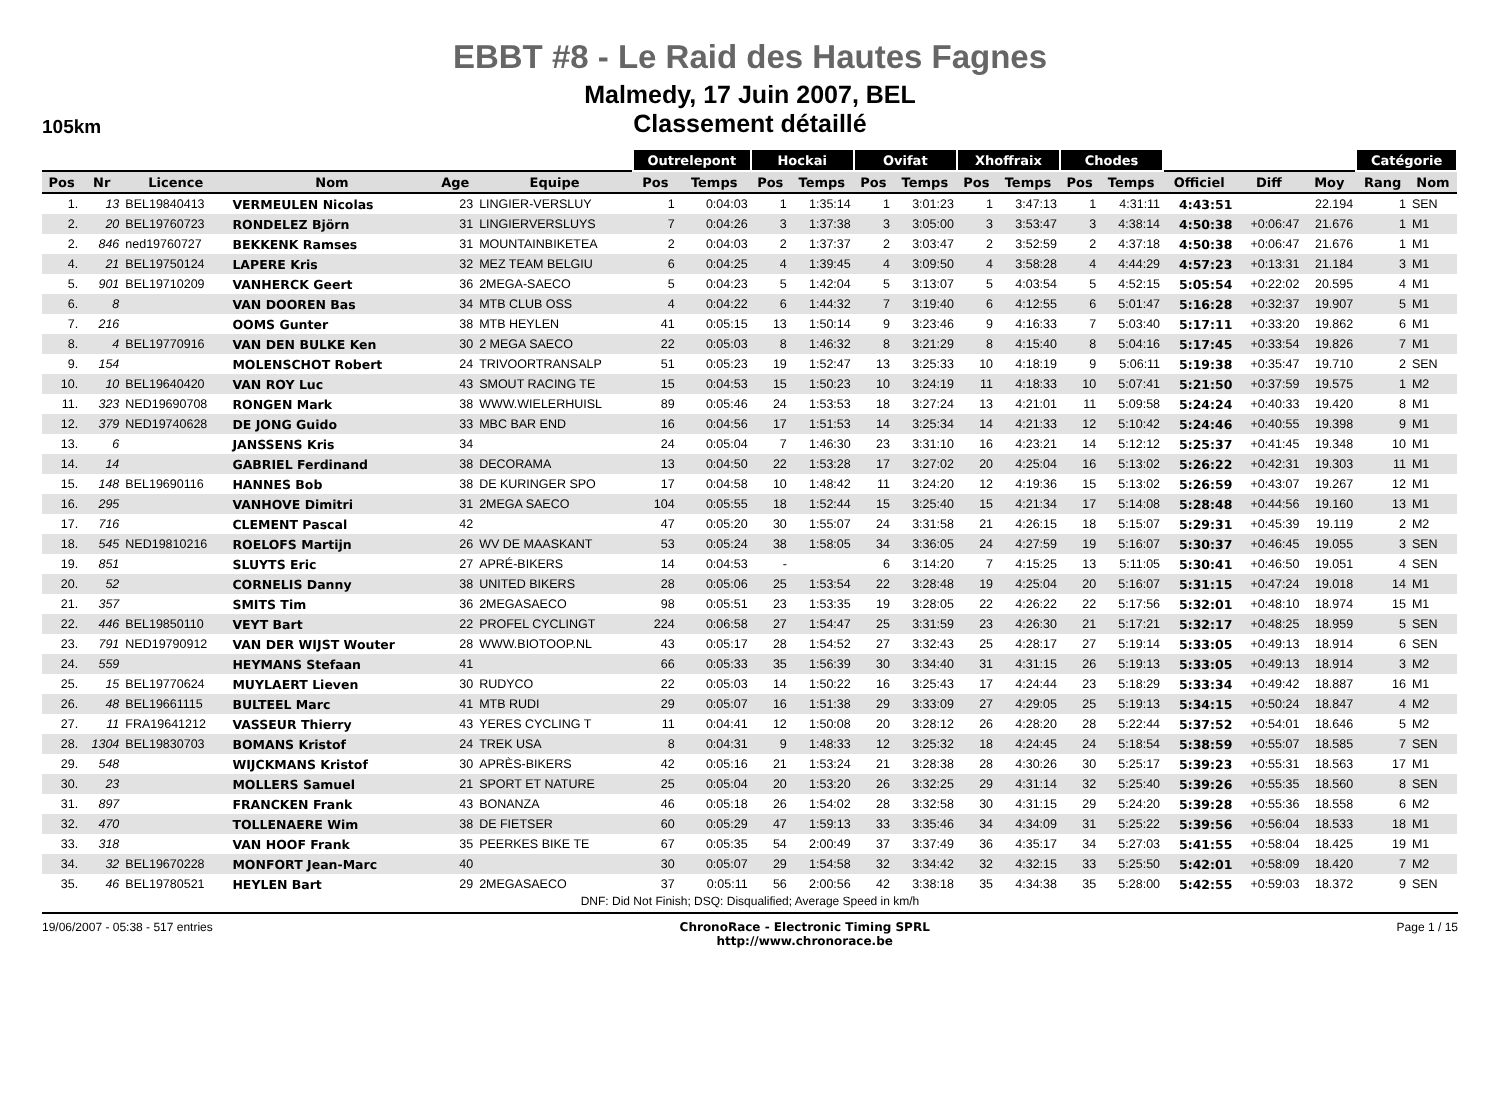EBBT #8 - Le Raid des Hautes Fagnes
Malmedy, 17 Juin 2007, BEL
Classement détaillé
105km
| | | | | | | Outrelepont | | Hockai | | Ovifat | | Xhoffraix | | Chodes | | | | | Catégorie | |
| Pos | Nr | Licence | Nom | Age | Equipe | Pos | Temps | Pos | Temps | Pos | Temps | Pos | Temps | Pos | Temps | Officiel | Diff | Moy | Rang | Nom |
| 1. | 13 | BEL19840413 | VERMEULEN Nicolas | 23 | LINGIER-VERSLUY | 1 | 0:04:03 | 1 | 1:35:14 | 1 | 3:01:23 | 1 | 3:47:13 | 1 | 4:31:11 | 4:43:51 | | 22.194 | 1 | SEN |
| 2. | 20 | BEL19760723 | RONDELEZ Björn | 31 | LINGIERVERSLUYS | 7 | 0:04:26 | 3 | 1:37:38 | 3 | 3:05:00 | 3 | 3:53:47 | 3 | 4:38:14 | 4:50:38 | +0:06:47 | 21.676 | 1 | M1 |
| 2. | 846 | ned19760727 | BEKKENK Ramses | 31 | MOUNTAINBIKETEA | 2 | 0:04:03 | 2 | 1:37:37 | 2 | 3:03:47 | 2 | 3:52:59 | 2 | 4:37:18 | 4:50:38 | +0:06:47 | 21.676 | 1 | M1 |
| 4. | 21 | BEL19750124 | LAPERE Kris | 32 | MEZ TEAM BELGIU | 6 | 0:04:25 | 4 | 1:39:45 | 4 | 3:09:50 | 4 | 3:58:28 | 4 | 4:44:29 | 4:57:23 | +0:13:31 | 21.184 | 3 | M1 |
| 5. | 901 | BEL19710209 | VANHERCK Geert | 36 | 2MEGA-SAECO | 5 | 0:04:23 | 5 | 1:42:04 | 5 | 3:13:07 | 5 | 4:03:54 | 5 | 4:52:15 | 5:05:54 | +0:22:02 | 20.595 | 4 | M1 |
| 6. | 8 | | VAN DOOREN Bas | 34 | MTB CLUB OSS | 4 | 0:04:22 | 6 | 1:44:32 | 7 | 3:19:40 | 6 | 4:12:55 | 6 | 5:01:47 | 5:16:28 | +0:32:37 | 19.907 | 5 | M1 |
| 7. | 216 | | OOMS Gunter | 38 | MTB HEYLEN | 41 | 0:05:15 | 13 | 1:50:14 | 9 | 3:23:46 | 9 | 4:16:33 | 7 | 5:03:40 | 5:17:11 | +0:33:20 | 19.862 | 6 | M1 |
| 8. | 4 | BEL19770916 | VAN DEN BULKE Ken | 30 | 2 MEGA SAECO | 22 | 0:05:03 | 8 | 1:46:32 | 8 | 3:21:29 | 8 | 4:15:40 | 8 | 5:04:16 | 5:17:45 | +0:33:54 | 19.826 | 7 | M1 |
| 9. | 154 | | MOLENSCHOT Robert | 24 | TRIVOORTRANSALP | 51 | 0:05:23 | 19 | 1:52:47 | 13 | 3:25:33 | 10 | 4:18:19 | 9 | 5:06:11 | 5:19:38 | +0:35:47 | 19.710 | 2 | SEN |
| 10. | 10 | BEL19640420 | VAN ROY Luc | 43 | SMOUT RACING TE | 15 | 0:04:53 | 15 | 1:50:23 | 10 | 3:24:19 | 11 | 4:18:33 | 10 | 5:07:41 | 5:21:50 | +0:37:59 | 19.575 | 1 | M2 |
| 11. | 323 | NED19690708 | RONGEN Mark | 38 | WWW.WIELERHUISL | 89 | 0:05:46 | 24 | 1:53:53 | 18 | 3:27:24 | 13 | 4:21:01 | 11 | 5:09:58 | 5:24:24 | +0:40:33 | 19.420 | 8 | M1 |
| 12. | 379 | NED19740628 | DE JONG Guido | 33 | MBC BAR END | 16 | 0:04:56 | 17 | 1:51:53 | 14 | 3:25:34 | 14 | 4:21:33 | 12 | 5:10:42 | 5:24:46 | +0:40:55 | 19.398 | 9 | M1 |
| 13. | 6 | | JANSSENS Kris | 34 | | 24 | 0:05:04 | 7 | 1:46:30 | 23 | 3:31:10 | 16 | 4:23:21 | 14 | 5:12:12 | 5:25:37 | +0:41:45 | 19.348 | 10 | M1 |
| 14. | 14 | | GABRIEL Ferdinand | 38 | DECORAMA | 13 | 0:04:50 | 22 | 1:53:28 | 17 | 3:27:02 | 20 | 4:25:04 | 16 | 5:13:02 | 5:26:22 | +0:42:31 | 19.303 | 11 | M1 |
| 15. | 148 | BEL19690116 | HANNES Bob | 38 | DE KURINGER SPO | 17 | 0:04:58 | 10 | 1:48:42 | 11 | 3:24:20 | 12 | 4:19:36 | 15 | 5:13:02 | 5:26:59 | +0:43:07 | 19.267 | 12 | M1 |
| 16. | 295 | | VANHOVE Dimitri | 31 | 2MEGA SAECO | 104 | 0:05:55 | 18 | 1:52:44 | 15 | 3:25:40 | 15 | 4:21:34 | 17 | 5:14:08 | 5:28:48 | +0:44:56 | 19.160 | 13 | M1 |
| 17. | 716 | | CLEMENT Pascal | 42 | | 47 | 0:05:20 | 30 | 1:55:07 | 24 | 3:31:58 | 21 | 4:26:15 | 18 | 5:15:07 | 5:29:31 | +0:45:39 | 19.119 | 2 | M2 |
| 18. | 545 | NED19810216 | ROELOFS Martijn | 26 | WV DE MAASKANT | 53 | 0:05:24 | 38 | 1:58:05 | 34 | 3:36:05 | 24 | 4:27:59 | 19 | 5:16:07 | 5:30:37 | +0:46:45 | 19.055 | 3 | SEN |
| 19. | 851 | | SLUYTS Eric | 27 | APRÉ-BIKERS | 14 | 0:04:53 | - | | 6 | 3:14:20 | 7 | 4:15:25 | 13 | 5:11:05 | 5:30:41 | +0:46:50 | 19.051 | 4 | SEN |
| 20. | 52 | | CORNELIS Danny | 38 | UNITED BIKERS | 28 | 0:05:06 | 25 | 1:53:54 | 22 | 3:28:48 | 19 | 4:25:04 | 20 | 5:16:07 | 5:31:15 | +0:47:24 | 19.018 | 14 | M1 |
| 21. | 357 | | SMITS Tim | 36 | 2MEGASAECO | 98 | 0:05:51 | 23 | 1:53:35 | 19 | 3:28:05 | 22 | 4:26:22 | 22 | 5:17:56 | 5:32:01 | +0:48:10 | 18.974 | 15 | M1 |
| 22. | 446 | BEL19850110 | VEYT Bart | 22 | PROFEL CYCLINGT | 224 | 0:06:58 | 27 | 1:54:47 | 25 | 3:31:59 | 23 | 4:26:30 | 21 | 5:17:21 | 5:32:17 | +0:48:25 | 18.959 | 5 | SEN |
| 23. | 791 | NED19790912 | VAN DER WIJST Wouter | 28 | WWW.BIOTOOP.NL | 43 | 0:05:17 | 28 | 1:54:52 | 27 | 3:32:43 | 25 | 4:28:17 | 27 | 5:19:14 | 5:33:05 | +0:49:13 | 18.914 | 6 | SEN |
| 24. | 559 | | HEYMANS Stefaan | 41 | | 66 | 0:05:33 | 35 | 1:56:39 | 30 | 3:34:40 | 31 | 4:31:15 | 26 | 5:19:13 | 5:33:05 | +0:49:13 | 18.914 | 3 | M2 |
| 25. | 15 | BEL19770624 | MUYLAERT Lieven | 30 | RUDYCO | 22 | 0:05:03 | 14 | 1:50:22 | 16 | 3:25:43 | 17 | 4:24:44 | 23 | 5:18:29 | 5:33:34 | +0:49:42 | 18.887 | 16 | M1 |
| 26. | 48 | BEL19661115 | BULTEEL Marc | 41 | MTB RUDI | 29 | 0:05:07 | 16 | 1:51:38 | 29 | 3:33:09 | 27 | 4:29:05 | 25 | 5:19:13 | 5:34:15 | +0:50:24 | 18.847 | 4 | M2 |
| 27. | 11 | FRA19641212 | VASSEUR Thierry | 43 | YERES CYCLING T | 11 | 0:04:41 | 12 | 1:50:08 | 20 | 3:28:12 | 26 | 4:28:20 | 28 | 5:22:44 | 5:37:52 | +0:54:01 | 18.646 | 5 | M2 |
| 28. | 1304 | BEL19830703 | BOMANS Kristof | 24 | TREK USA | 8 | 0:04:31 | 9 | 1:48:33 | 12 | 3:25:32 | 18 | 4:24:45 | 24 | 5:18:54 | 5:38:59 | +0:55:07 | 18.585 | 7 | SEN |
| 29. | 548 | | WIJCKMANS Kristof | 30 | APRÈS-BIKERS | 42 | 0:05:16 | 21 | 1:53:24 | 21 | 3:28:38 | 28 | 4:30:26 | 30 | 5:25:17 | 5:39:23 | +0:55:31 | 18.563 | 17 | M1 |
| 30. | 23 | | MOLLERS Samuel | 21 | SPORT ET NATURE | 25 | 0:05:04 | 20 | 1:53:20 | 26 | 3:32:25 | 29 | 4:31:14 | 32 | 5:25:40 | 5:39:26 | +0:55:35 | 18.560 | 8 | SEN |
| 31. | 897 | | FRANCKEN Frank | 43 | BONANZA | 46 | 0:05:18 | 26 | 1:54:02 | 28 | 3:32:58 | 30 | 4:31:15 | 29 | 5:24:20 | 5:39:28 | +0:55:36 | 18.558 | 6 | M2 |
| 32. | 470 | | TOLLENAERE Wim | 38 | DE FIETSER | 60 | 0:05:29 | 47 | 1:59:13 | 33 | 3:35:46 | 34 | 4:34:09 | 31 | 5:25:22 | 5:39:56 | +0:56:04 | 18.533 | 18 | M1 |
| 33. | 318 | | VAN HOOF Frank | 35 | PEERKES BIKE TE | 67 | 0:05:35 | 54 | 2:00:49 | 37 | 3:37:49 | 36 | 4:35:17 | 34 | 5:27:03 | 5:41:55 | +0:58:04 | 18.425 | 19 | M1 |
| 34. | 32 | BEL19670228 | MONFORT Jean-Marc | 40 | | 30 | 0:05:07 | 29 | 1:54:58 | 32 | 3:34:42 | 32 | 4:32:15 | 33 | 5:25:50 | 5:42:01 | +0:58:09 | 18.420 | 7 | M2 |
| 35. | 46 | BEL19780521 | HEYLEN Bart | 29 | 2MEGASAECO | 37 | 0:05:11 | 56 | 2:00:56 | 42 | 3:38:18 | 35 | 4:34:38 | 35 | 5:28:00 | 5:42:55 | +0:59:03 | 18.372 | 9 | SEN |
DNF: Did Not Finish; DSQ: Disqualified; Average Speed in km/h
19/06/2007 - 05:38 - 517 entries ChronoRace - Electronic Timing SPRL
http://www.chronorace.be Page 1 / 15